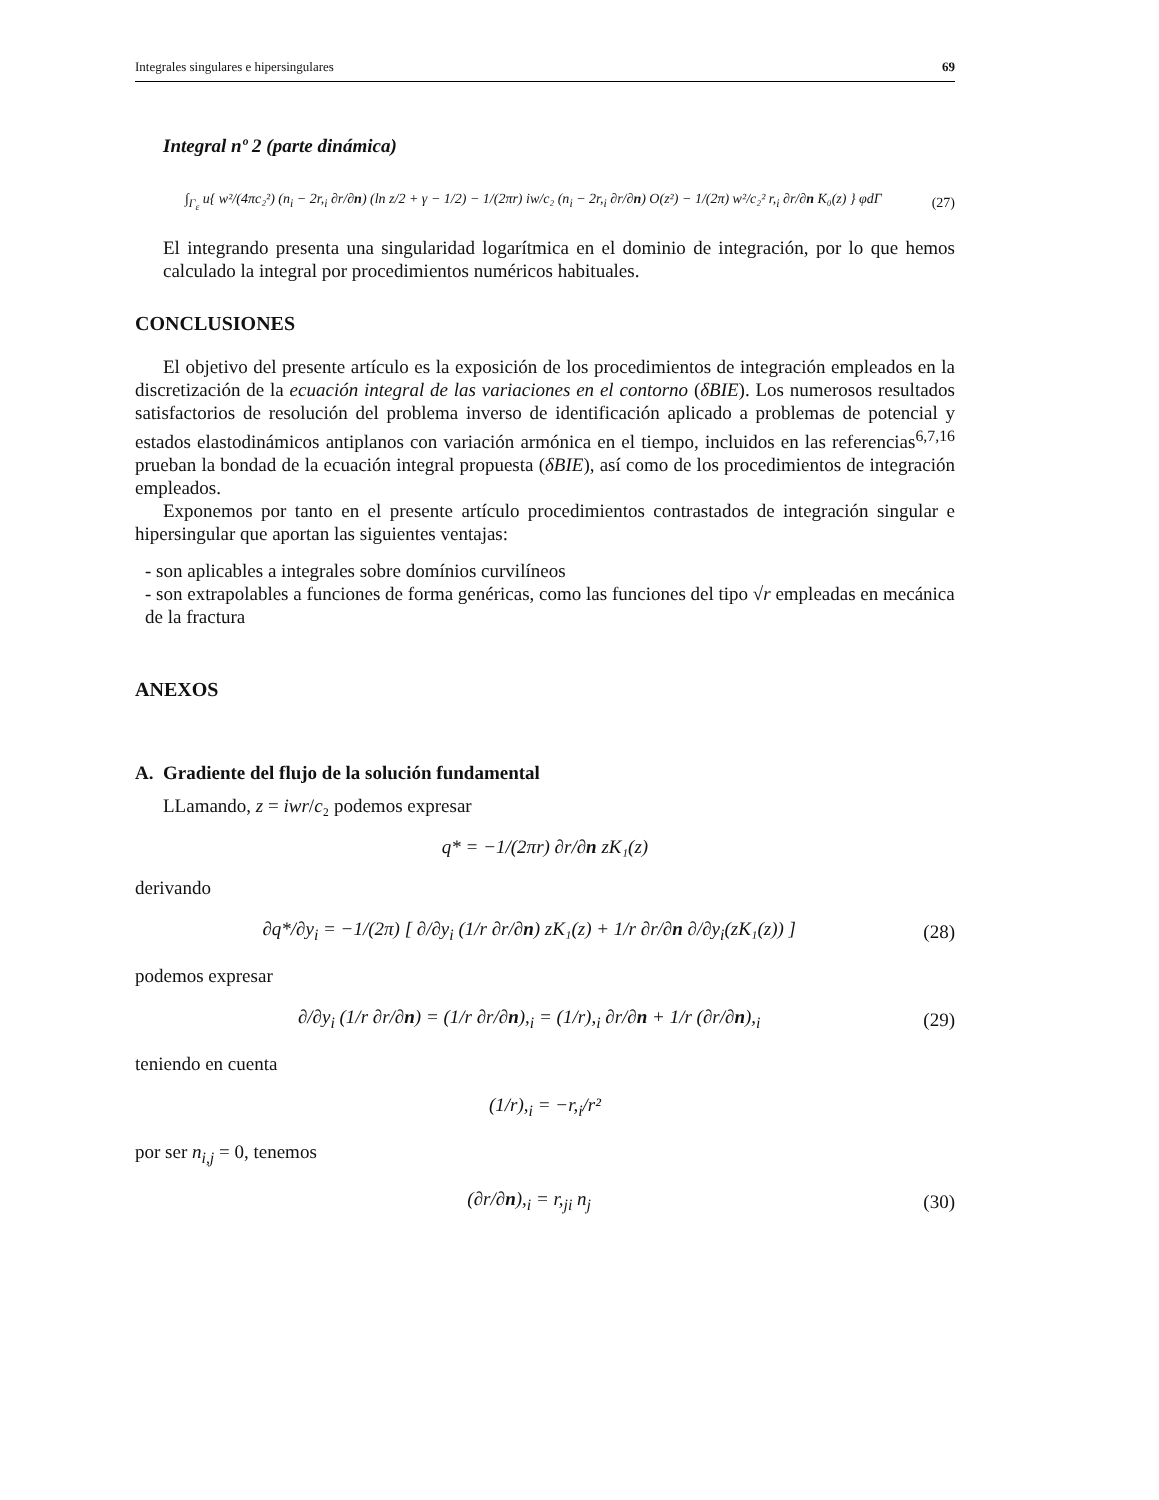Integrales singulares e hipersingulares 69
Integral nº 2 (parte dinámica)
∫<sub>Γ<sub>ε</sub></sub> u{ w²/(4πc₂²) (n<sub>i</sub> − 2r,<sub>i</sub> ∂r/∂n) (ln z/2 + γ − 1/2) − 1/(2πr) iw/c₂ (n<sub>i</sub> − 2r,<sub>i</sub> ∂r/∂n) O(z²) − 1/(2π) w²/c₂² r,<sub>i</sub> ∂r/∂n K₀(z) } φdΓ (27)
El integrando presenta una singularidad logarítmica en el dominio de integración, por lo que hemos calculado la integral por procedimientos numéricos habituales.
CONCLUSIONES
El objetivo del presente artículo es la exposición de los procedimientos de integración empleados en la discretización de la ecuación integral de las variaciones en el contorno (δBIE). Los numerosos resultados satisfactorios de resolución del problema inverso de identificación aplicado a problemas de potencial y estados elastodinámicos antiplanos con variación armónica en el tiempo, incluidos en las referencias<sup>6,7,16</sup> prueban la bondad de la ecuación integral propuesta (δBIE), así como de los procedimientos de integración empleados.
Exponemos por tanto en el presente artículo procedimientos contrastados de integración singular e hipersingular que aportan las siguientes ventajas:
- son aplicables a integrales sobre domínios curvilíneos
- son extrapolables a funciones de forma genéricas, como las funciones del tipo √r empleadas en mecánica de la fractura
ANEXOS
A. Gradiente del flujo de la solución fundamental
LLamando, z = iwr/c₂ podemos expresar
q* = −1/(2πr) ∂r/∂n zK₁(z)
derivando
∂q*/∂y<sub>i</sub> = −1/(2π) [ ∂/∂y<sub>i</sub> (1/r ∂r/∂n) zK₁(z) + 1/r ∂r/∂n ∂/∂y<sub>i</sub>(zK₁(z)) ] (28)
podemos expresar
∂/∂y<sub>i</sub> (1/r ∂r/∂n) = (1/r ∂r/∂n),<sub>i</sub> = (1/r),<sub>i</sub> ∂r/∂n + 1/r (∂r/∂n),<sub>i</sub> (29)
teniendo en cuenta
(1/r),<sub>i</sub> = −r,<sub>i</sub>/r²
por ser n<sub>i,j</sub> = 0, tenemos
(∂r/∂n),<sub>i</sub> = r,<sub>ji</sub> n<sub>j</sub> (30)